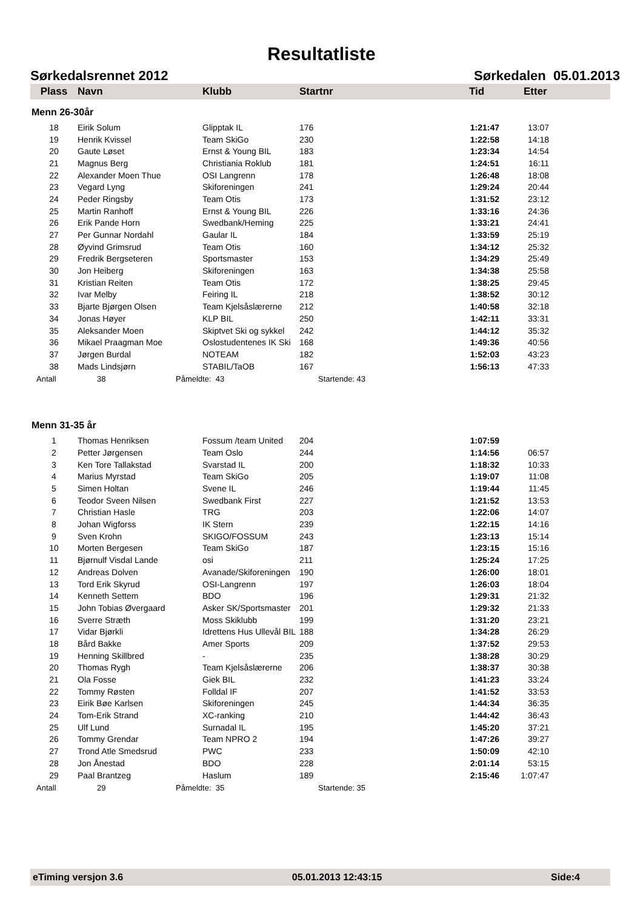Resultatliste
Sørkedalsrennet 2012 Sørkedalen 05.01.2013
| Plass | Navn | Klubb | Startnr | Tid | Etter |
| --- | --- | --- | --- | --- | --- |
Menn 26-30år
| 18 | Eirik Solum | Glipptak IL | 176 | 1:21:47 | 13:07 | |
| 19 | Henrik Kvissel | Team SkiGo | 230 | 1:22:58 | 14:18 | |
| 20 | Gaute Løset | Ernst & Young BIL | 183 | 1:23:34 | 14:54 | |
| 21 | Magnus Berg | Christiania Roklub | 181 | 1:24:51 | 16:11 | |
| 22 | Alexander Moen Thue | OSI Langrenn | 178 | 1:26:48 | 18:08 | |
| 23 | Vegard Lyng | Skiforeningen | 241 | 1:29:24 | 20:44 | |
| 24 | Peder Ringsby | Team Otis | 173 | 1:31:52 | 23:12 | |
| 25 | Martin Ranhoff | Ernst & Young BIL | 226 | 1:33:16 | 24:36 | |
| 26 | Erik Pande Horn | Swedbank/Heming | 225 | 1:33:21 | 24:41 | |
| 27 | Per Gunnar Nordahl | Gaular IL | 184 | 1:33:59 | 25:19 | |
| 28 | Øyvind Grimsrud | Team Otis | 160 | 1:34:12 | 25:32 | |
| 29 | Fredrik Bergseteren | Sportsmaster | 153 | 1:34:29 | 25:49 | |
| 30 | Jon Heiberg | Skiforeningen | 163 | 1:34:38 | 25:58 | |
| 31 | Kristian Reiten | Team Otis | 172 | 1:38:25 | 29:45 | |
| 32 | Ivar Melby | Feiring IL | 218 | 1:38:52 | 30:12 | |
| 33 | Bjarte Bjørgen Olsen | Team Kjelsåslærerne | 212 | 1:40:58 | 32:18 | |
| 34 | Jonas Høyer | KLP BIL | 250 | 1:42:11 | 33:31 | |
| 35 | Aleksander Moen | Skiptvet Ski og sykkel | 242 | 1:44:12 | 35:32 | |
| 36 | Mikael Praagman Moe | Oslostudentenes IK Ski | 168 | 1:49:36 | 40:56 | |
| 37 | Jørgen Burdal | NOTEAM | 182 | 1:52:03 | 43:23 | |
| 38 | Mads Lindsjørn | STABIL/TaOB | 167 | 1:56:13 | 47:33 | |
Antall 38 Påmeldte: 43 Startende: 43
Menn 31-35 år
| 1 | Thomas Henriksen | Fossum /team United | 204 | 1:07:59 | | |
| 2 | Petter Jørgensen | Team Oslo | 244 | 1:14:56 | 06:57 | |
| 3 | Ken Tore Tallakstad | Svarstad IL | 200 | 1:18:32 | 10:33 | |
| 4 | Marius Myrstad | Team SkiGo | 205 | 1:19:07 | 11:08 | |
| 5 | Simen Holtan | Svene IL | 246 | 1:19:44 | 11:45 | |
| 6 | Teodor Sveen Nilsen | Swedbank First | 227 | 1:21:52 | 13:53 | |
| 7 | Christian Hasle | TRG | 203 | 1:22:06 | 14:07 | |
| 8 | Johan Wigforss | IK Stern | 239 | 1:22:15 | 14:16 | |
| 9 | Sven Krohn | SKIGO/FOSSUM | 243 | 1:23:13 | 15:14 | |
| 10 | Morten Bergesen | Team SkiGo | 187 | 1:23:15 | 15:16 | |
| 11 | Bjørnulf Visdal Lande | osi | 211 | 1:25:24 | 17:25 | |
| 12 | Andreas Dolven | Avanade/Skiforeningen | 190 | 1:26:00 | 18:01 | |
| 13 | Tord Erik Skyrud | OSI-Langrenn | 197 | 1:26:03 | 18:04 | |
| 14 | Kenneth Settem | BDO | 196 | 1:29:31 | 21:32 | |
| 15 | John Tobias Øvergaard | Asker SK/Sportsmaster | 201 | 1:29:32 | 21:33 | |
| 16 | Sverre Stræth | Moss Skiklubb | 199 | 1:31:20 | 23:21 | |
| 17 | Vidar Bjørkli | Idrettens Hus Ullevål BIL | 188 | 1:34:28 | 26:29 | |
| 18 | Bård Bakke | Amer Sports | 209 | 1:37:52 | 29:53 | |
| 19 | Henning Skillbred | - | 235 | 1:38:28 | 30:29 | |
| 20 | Thomas Rygh | Team Kjelsåslærerne | 206 | 1:38:37 | 30:38 | |
| 21 | Ola Fosse | Giek BIL | 232 | 1:41:23 | 33:24 | |
| 22 | Tommy Røsten | Folldal IF | 207 | 1:41:52 | 33:53 | |
| 23 | Eirik Bøe Karlsen | Skiforeningen | 245 | 1:44:34 | 36:35 | |
| 24 | Tom-Erik Strand | XC-ranking | 210 | 1:44:42 | 36:43 | |
| 25 | Ulf Lund | Surnadal IL | 195 | 1:45:20 | 37:21 | |
| 26 | Tommy Grendar | Team NPRO 2 | 194 | 1:47:26 | 39:27 | |
| 27 | Trond Atle Smedsrud | PWC | 233 | 1:50:09 | 42:10 | |
| 28 | Jon Ånestad | BDO | 228 | 2:01:14 | 53:15 | |
| 29 | Paal Brantzeg | Haslum | 189 | 2:15:46 | 1:07:47 | |
Antall 29 Påmeldte: 35 Startende: 35
eTiming versjon 3.6 05.01.2013 12:43:15 Side:4